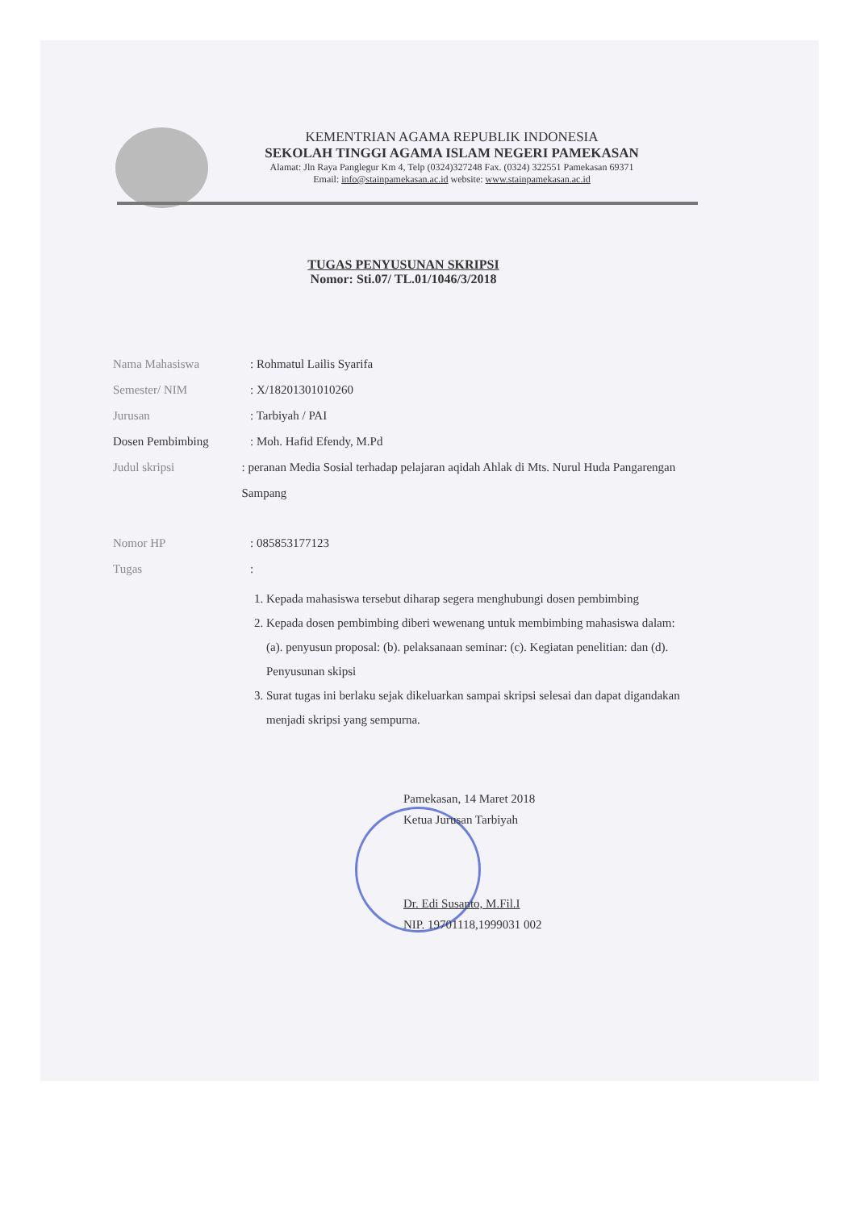KEMENTRIAN AGAMA REPUBLIK INDONESIA
SEKOLAH TINGGI AGAMA ISLAM NEGERI PAMEKASAN
Alamat: Jln Raya Panglegur Km 4, Telp (0324)327248 Fax. (0324) 322551 Pamekasan 69371
Email: info@stainpamekasan.ac.id website: www.stainpamekasan.ac.id
TUGAS PENYUSUNAN SKRIPSI
Nomor: Sti.07/ TL.01/1046/3/2018
Nama Mahasiswa: Rohmatul Lailis Syarifa
Semester/ NIM: X/18201301010260
Jurusan: Tarbiyah / PAI
Dosen Pembimbing: Moh. Hafid Efendy, M.Pd
Judul skripsi: peranan Media Sosial terhadap pelajaran aqidah Ahlak di Mts. Nurul Huda Pangarengan Sampang
Nomor HP: 085853177123
Tugas:
1. Kepada mahasiswa tersebut diharap segera menghubungi dosen pembimbing
2. Kepada dosen pembimbing diberi wewenang untuk membimbing mahasiswa dalam: (a). penyusun proposal: (b). pelaksanaan seminar: (c). Kegiatan penelitian: dan (d). Penyusunan skipsi
3. Surat tugas ini berlaku sejak dikeluarkan sampai skripsi selesai dan dapat digandakan menjadi skripsi yang sempurna.
Pamekasan, 14 Maret 2018
Ketua Jurusan Tarbiyah
Dr. Edi Susanto, M.Fil.I
NIP. 19701118,1999031 002